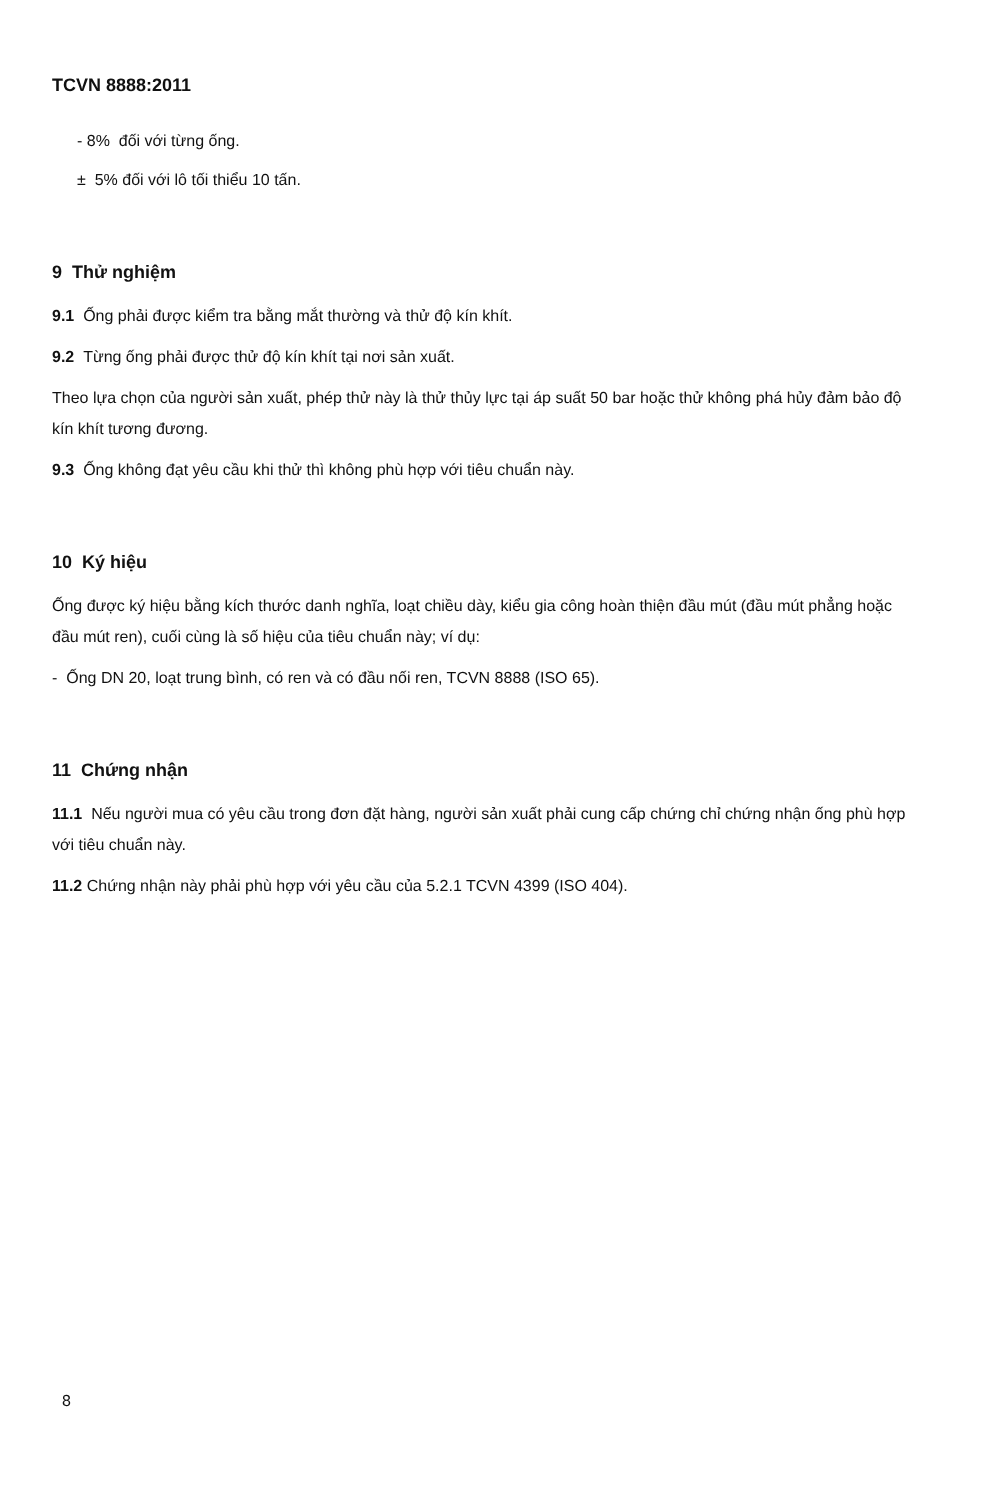TCVN 8888:2011
- 8% đối với từng ống.
± 5% đối với lô tối thiểu 10 tấn.
9 Thử nghiệm
9.1 Ống phải được kiểm tra bằng mắt thường và thử độ kín khít.
9.2 Từng ống phải được thử độ kín khít tại nơi sản xuất.
Theo lựa chọn của người sản xuất, phép thử này là thử thủy lực tại áp suất 50 bar hoặc thử không phá hủy đảm bảo độ kín khít tương đương.
9.3 Ống không đạt yêu cầu khi thử thì không phù hợp với tiêu chuẩn này.
10 Ký hiệu
Ống được ký hiệu bằng kích thước danh nghĩa, loạt chiều dày, kiểu gia công hoàn thiện đầu mút (đầu mút phẳng hoặc đầu mút ren), cuối cùng là số hiệu của tiêu chuẩn này; ví dụ:
- Ống DN 20, loạt trung bình, có ren và có đầu nối ren, TCVN 8888 (ISO 65).
11 Chứng nhận
11.1 Nếu người mua có yêu cầu trong đơn đặt hàng, người sản xuất phải cung cấp chứng chỉ chứng nhận ống phù hợp với tiêu chuẩn này.
11.2 Chứng nhận này phải phù hợp với yêu cầu của 5.2.1 TCVN 4399 (ISO 404).
8